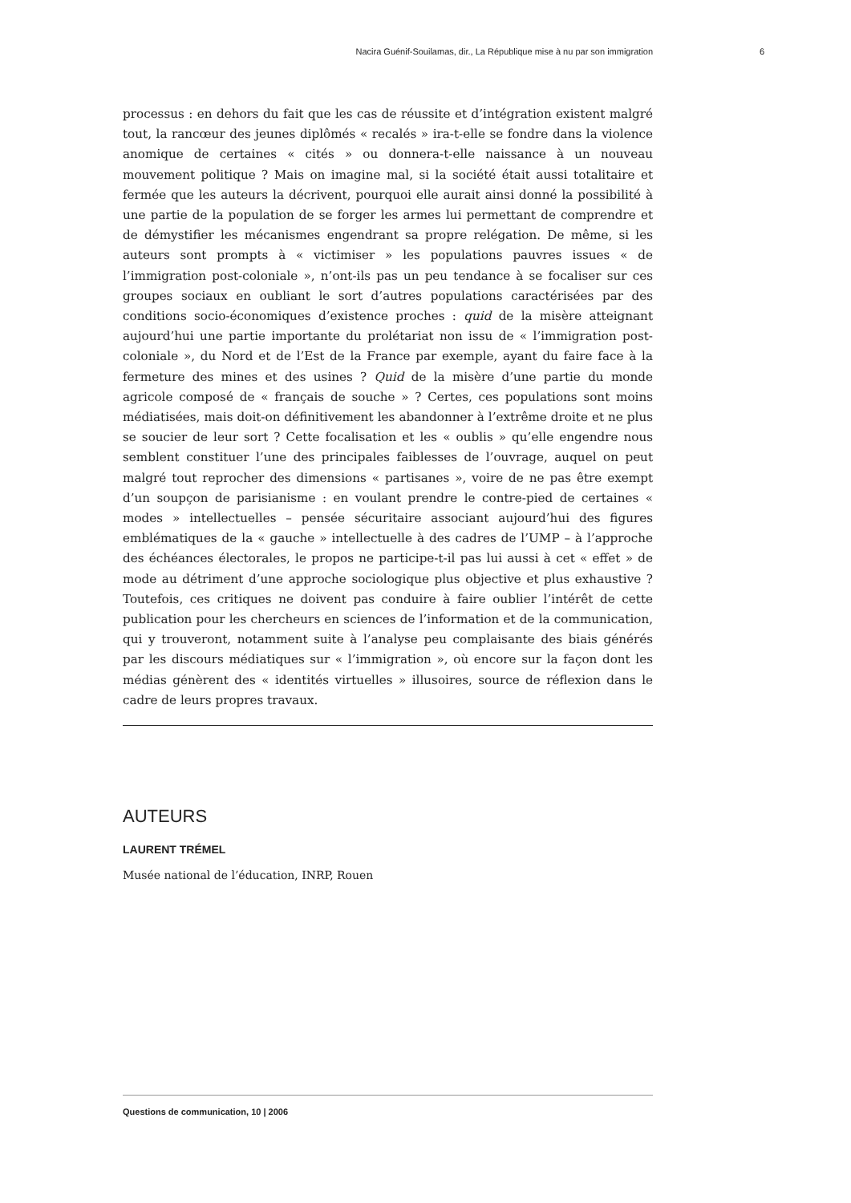Nacira Guénif-Souilamas, dir., La République mise à nu par son immigration 6
processus : en dehors du fait que les cas de réussite et d’intégration existent malgré tout, la rancœur des jeunes diplômés « recalés » ira-t-elle se fondre dans la violence anomique de certaines « cités » ou donnera-t-elle naissance à un nouveau mouvement politique ? Mais on imagine mal, si la société était aussi totalitaire et fermée que les auteurs la décrivent, pourquoi elle aurait ainsi donné la possibilité à une partie de la population de se forger les armes lui permettant de comprendre et de démystifier les mécanismes engendrant sa propre relégation. De même, si les auteurs sont prompts à « victimiser » les populations pauvres issues « de l’immigration post-coloniale », n’ont-ils pas un peu tendance à se focaliser sur ces groupes sociaux en oubliant le sort d’autres populations caractérisées par des conditions socio-économiques d’existence proches : quid de la misère atteignant aujourd’hui une partie importante du prolétariat non issu de « l’immigration post-coloniale », du Nord et de l’Est de la France par exemple, ayant du faire face à la fermeture des mines et des usines ? Quid de la misère d’une partie du monde agricole composé de « français de souche » ? Certes, ces populations sont moins médiatisées, mais doit-on définitivement les abandonner à l’extrême droite et ne plus se soucier de leur sort ? Cette focalisation et les « oublis » qu’elle engendre nous semblent constituer l’une des principales faiblesses de l’ouvrage, auquel on peut malgré tout reprocher des dimensions « partisanes », voire de ne pas être exempt d’un soupçon de parisianisme : en voulant prendre le contre-pied de certaines « modes » intellectuelles – pensée sécuritaire associant aujourd’hui des figures emblématiques de la « gauche » intellectuelle à des cadres de l’UMP – à l’approche des échéances électorales, le propos ne participe-t-il pas lui aussi à cet « effet » de mode au détriment d’une approche sociologique plus objective et plus exhaustive ? Toutefois, ces critiques ne doivent pas conduire à faire oublier l’intérêt de cette publication pour les chercheurs en sciences de l’information et de la communication, qui y trouveront, notamment suite à l’analyse peu complaisante des biais générés par les discours médiatiques sur « l’immigration », où encore sur la façon dont les médias génèrent des « identités virtuelles » illusoires, source de réflexion dans le cadre de leurs propres travaux.
AUTEURS
LAURENT TRÉMEL
Musée national de l’éducation, INRP, Rouen
Questions de communication, 10 | 2006